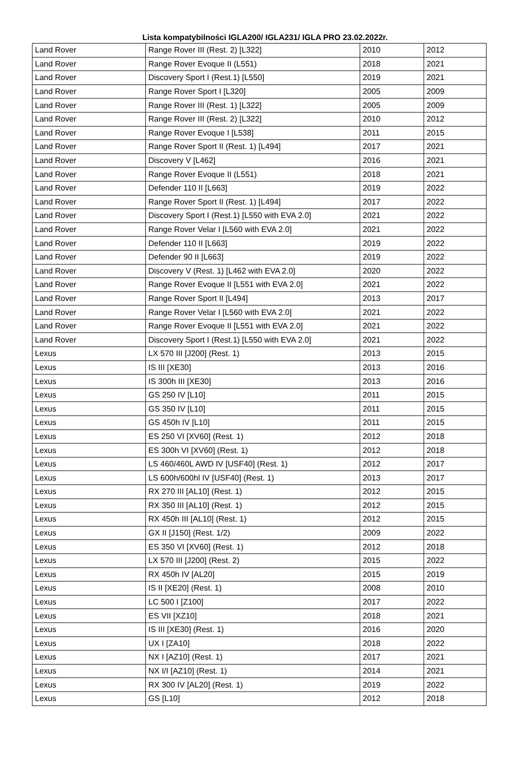Lista kompatybilności IGLA200/ IGLA231/ IGLA PRO 23.02.2022r.
| Land Rover | Range Rover III (Rest. 2) [L322] | 2010 | 2012 |
| Land Rover | Range Rover Evoque II (L551) | 2018 | 2021 |
| Land Rover | Discovery Sport I (Rest.1) [L550] | 2019 | 2021 |
| Land Rover | Range Rover Sport I [L320] | 2005 | 2009 |
| Land Rover | Range Rover III (Rest. 1) [L322] | 2005 | 2009 |
| Land Rover | Range Rover III (Rest. 2) [L322] | 2010 | 2012 |
| Land Rover | Range Rover Evoque I [L538] | 2011 | 2015 |
| Land Rover | Range Rover Sport II (Rest. 1) [L494] | 2017 | 2021 |
| Land Rover | Discovery V [L462] | 2016 | 2021 |
| Land Rover | Range Rover Evoque II (L551) | 2018 | 2021 |
| Land Rover | Defender 110 II [L663] | 2019 | 2022 |
| Land Rover | Range Rover Sport II (Rest. 1) [L494] | 2017 | 2022 |
| Land Rover | Discovery Sport I (Rest.1) [L550 with EVA 2.0] | 2021 | 2022 |
| Land Rover | Range Rover Velar I [L560 with EVA 2.0] | 2021 | 2022 |
| Land Rover | Defender 110 II [L663] | 2019 | 2022 |
| Land Rover | Defender 90 II [L663] | 2019 | 2022 |
| Land Rover | Discovery V (Rest. 1) [L462 with EVA 2.0] | 2020 | 2022 |
| Land Rover | Range Rover Evoque II [L551 with EVA 2.0] | 2021 | 2022 |
| Land Rover | Range Rover Sport II [L494] | 2013 | 2017 |
| Land Rover | Range Rover Velar I [L560 with EVA 2.0] | 2021 | 2022 |
| Land Rover | Range Rover Evoque II [L551 with EVA 2.0] | 2021 | 2022 |
| Land Rover | Discovery Sport I (Rest.1) [L550 with EVA 2.0] | 2021 | 2022 |
| Lexus | LX 570 III [J200] (Rest. 1) | 2013 | 2015 |
| Lexus | IS III [XE30] | 2013 | 2016 |
| Lexus | IS 300h III [XE30] | 2013 | 2016 |
| Lexus | GS 250 IV [L10] | 2011 | 2015 |
| Lexus | GS 350 IV [L10] | 2011 | 2015 |
| Lexus | GS 450h IV [L10] | 2011 | 2015 |
| Lexus | ES 250 VI [XV60] (Rest. 1) | 2012 | 2018 |
| Lexus | ES 300h VI [XV60] (Rest. 1) | 2012 | 2018 |
| Lexus | LS 460/460L AWD IV [USF40] (Rest. 1) | 2012 | 2017 |
| Lexus | LS 600h/600hl IV [USF40] (Rest. 1) | 2013 | 2017 |
| Lexus | RX 270 III [AL10] (Rest. 1) | 2012 | 2015 |
| Lexus | RX 350 III [AL10] (Rest. 1) | 2012 | 2015 |
| Lexus | RX 450h III [AL10] (Rest. 1) | 2012 | 2015 |
| Lexus | GX II [J150] (Rest. 1/2) | 2009 | 2022 |
| Lexus | ES 350 VI [XV60] (Rest. 1) | 2012 | 2018 |
| Lexus | LX 570 III [J200] (Rest. 2) | 2015 | 2022 |
| Lexus | RX 450h IV [AL20] | 2015 | 2019 |
| Lexus | IS II [XE20] (Rest. 1) | 2008 | 2010 |
| Lexus | LC 500 I [Z100] | 2017 | 2022 |
| Lexus | ES VII [XZ10] | 2018 | 2021 |
| Lexus | IS III [XE30] (Rest. 1) | 2016 | 2020 |
| Lexus | UX I [ZA10] | 2018 | 2022 |
| Lexus | NX I [AZ10] (Rest. 1) | 2017 | 2021 |
| Lexus | NX I/I [AZ10] (Rest. 1) | 2014 | 2021 |
| Lexus | RX 300 IV [AL20] (Rest. 1) | 2019 | 2022 |
| Lexus | GS [L10] | 2012 | 2018 |